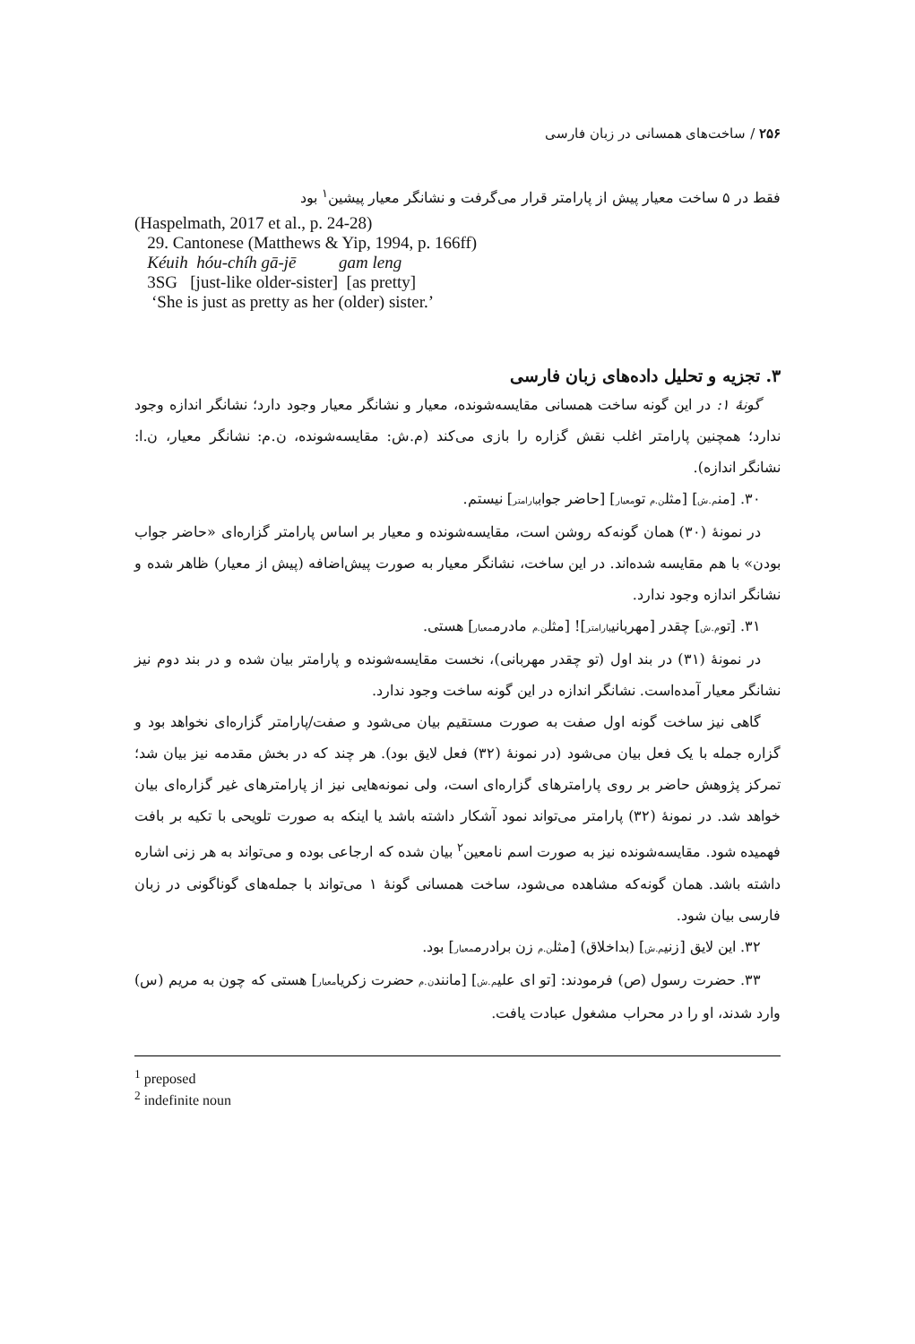۲۵۶ / ساخت‌های همسانی در زبان فارسی
فقط در ۵ ساخت معیار پیش از پارامتر قرار می‌گرفت و نشانگر معیار پیشین<sup>۱</sup> بود
(Haspelmath, 2017 et al., p. 24-28)
29. Cantonese (Matthews & Yip, 1994, p. 166ff)
Kéuih hóu-chíh gā-jē gam leng
3SG [just-like older-sister] [as pretty]
‘She is just as pretty as her (older) sister.’
۳. تجزیه و تحلیل داده‌های زبان فارسی
گونهٔ ۱: در این گونه ساخت همسانی مقایسه‌شونده، معیار و نشانگر معیار وجود دارد؛ نشانگر اندازه وجود ندارد؛ همچنین پارامتر اغلب نقش گزاره را بازی می‌کند (م.ش: مقایسه‌شونده، ن.م: نشانگر معیار، ن.ا: نشانگر اندازه).
۳۰. [منم.ش] [مثلن.م تومعیار] [حاضر جوابپارامتر] نیستم.
در نمونهٔ (۳۰) همان گونه‌که روشن است، مقایسه‌شونده و معیار بر اساس پارامتر گزاره‌ای «حاضر جواب بودن» با هم مقایسه شده‌اند. در این ساخت، نشانگر معیار به صورت پیش‌اضافه (پیش از معیار) ظاهر شده و نشانگر اندازه وجود ندارد.
۳۱. [توم.ش] چقدر [مهربانیپارامتر]! [مثلن.م مادرممعیار] هستی.
در نمونهٔ (۳۱) در بند اول (تو چقدر مهربانی)، نخست مقایسه‌شونده و پارامتر بیان شده و در بند دوم نیز نشانگر معیار آمده‌است. نشانگر اندازه در این گونه ساخت وجود ندارد.
گاهی نیز ساخت گونه اول صفت به صورت مستقیم بیان می‌شود و صفت/پارامتر گزاره‌ای نخواهد بود و گزاره جمله با یک فعل بیان می‌شود (در نمونهٔ (۳۲) فعل لایق بود). هر چند که در بخش مقدمه نیز بیان شد؛ تمرکز پژوهش حاضر بر روی پارامترهای گزاره‌ای است، ولی نمونه‌هایی نیز از پارامترهای غیر گزاره‌ای بیان خواهد شد. در نمونهٔ (۳۲) پارامتر می‌تواند نمود آشکار داشته باشد یا اینکه به صورت تلویحی با تکیه بر بافت فهمیده شود. مقایسه‌شونده نیز به صورت اسم نامعین<sup>۲</sup> بیان شده که ارجاعی بوده و می‌تواند به هر زنی اشاره داشته باشد. همان گونه‌که مشاهده می‌شود، ساخت همسانی گونهٔ ۱ می‌تواند با جمله‌های گوناگونی در زبان فارسی بیان شود.
۳۲. این لایق [زنیم.ش] (بداخلاق) [مثلن.م زن برادرممعیار] بود.
۳۳. حضرت رسول (ص) فرمودند: [تو ای علیم.ش] [مانندن.م حضرت زکریامعیار] هستی که چون به مریم (س) وارد شدند، او را در محراب مشغول عبادت یافت.
<sup>1</sup> preposed
<sup>2</sup> indefinite noun